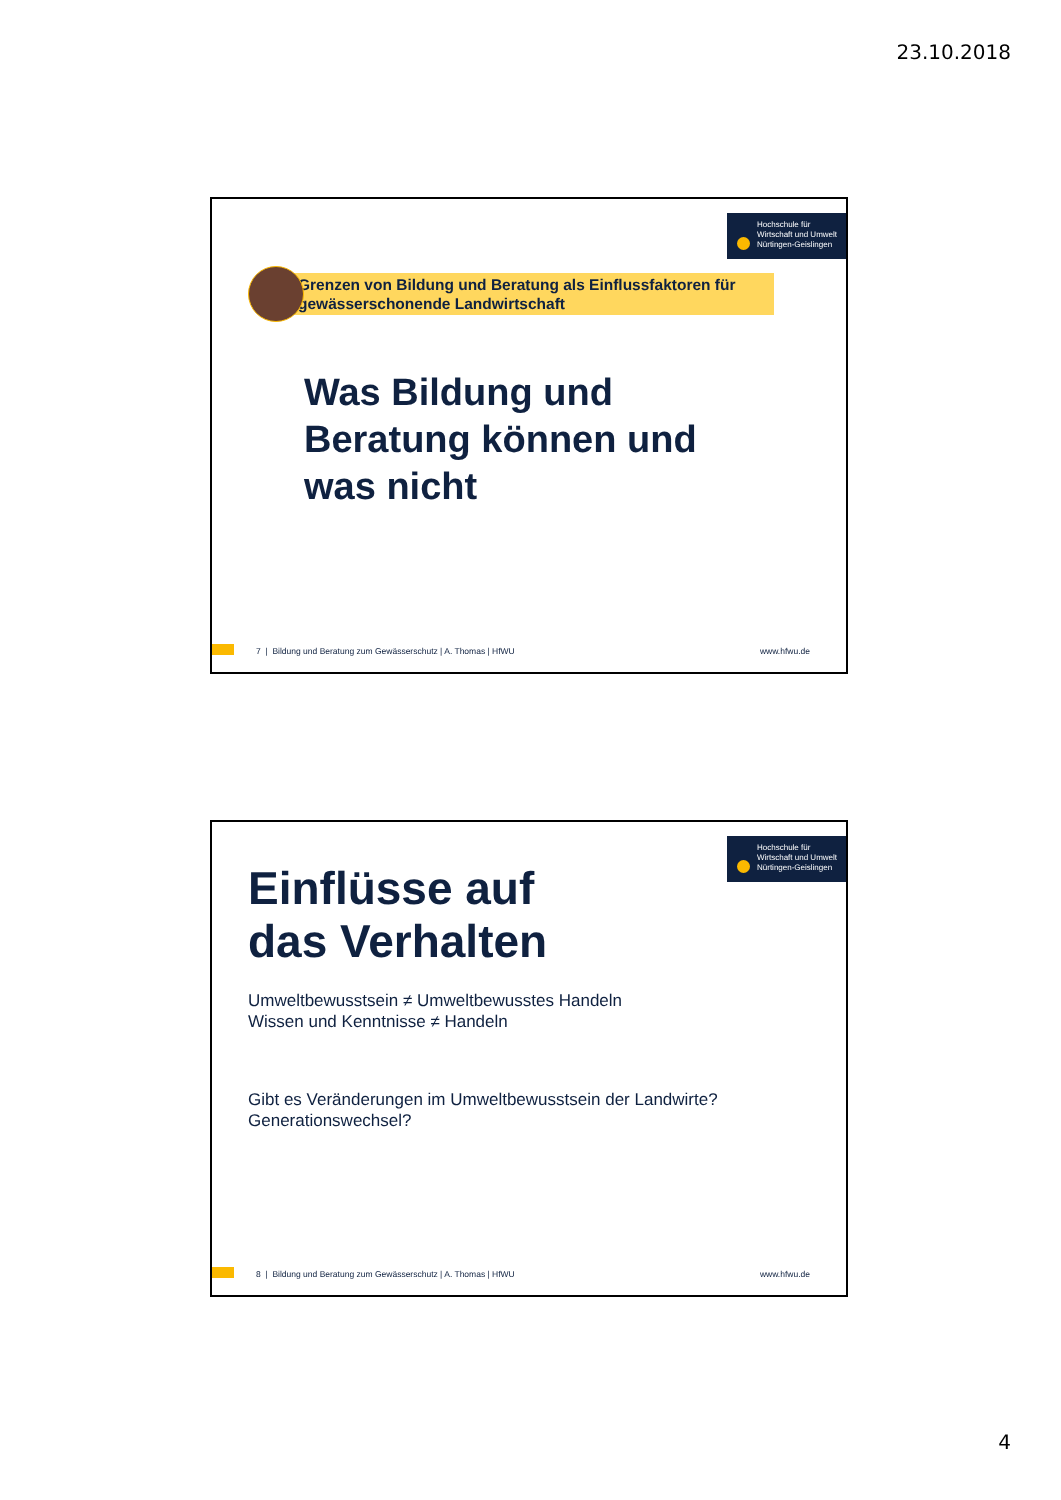23.10.2018
Hochschule für
Wirtschaft und Umwelt
Nürtingen-Geislingen
Grenzen von Bildung und Beratung als Einflussfaktoren für gewässerschonende Landwirtschaft
Was Bildung und
Beratung können und
was nicht
7 | Bildung und Beratung zum Gewässerschutz | A. Thomas | HfWU www.hfwu.de
Hochschule für
Wirtschaft und Umwelt
Nürtingen-Geislingen
Einflüsse auf
das Verhalten
Umweltbewusstsein ≠ Umweltbewusstes Handeln
Wissen und Kenntnisse ≠ Handeln
Gibt es Veränderungen im Umweltbewusstsein der Landwirte?
Generationswechsel?
8 | Bildung und Beratung zum Gewässerschutz | A. Thomas | HfWU www.hfwu.de
4